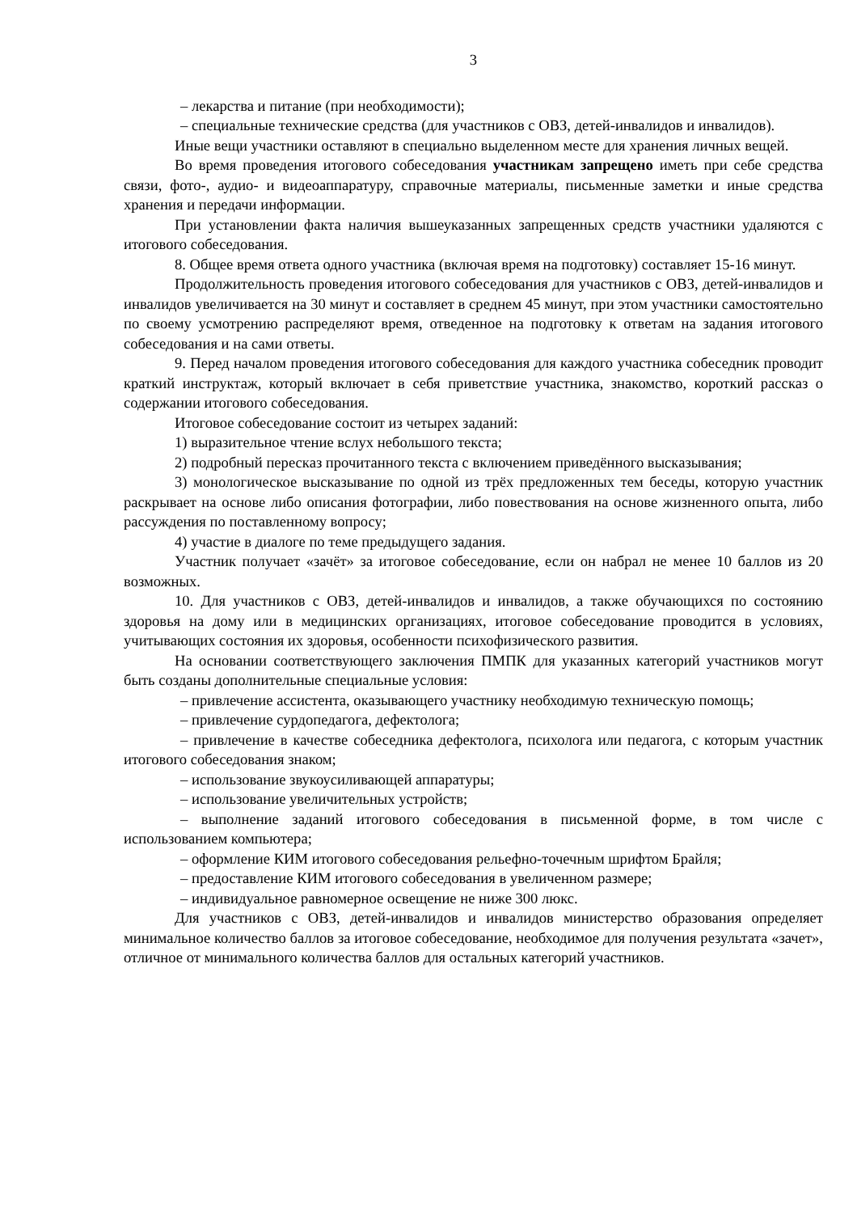3
– лекарства и питание (при необходимости);
– специальные технические средства (для участников с ОВЗ, детей-инвалидов и инвалидов).
Иные вещи участники оставляют в специально выделенном месте для хранения личных вещей.
Во время проведения итогового собеседования участникам запрещено иметь при себе средства связи, фото-, аудио- и видеоаппаратуру, справочные материалы, письменные заметки и иные средства хранения и передачи информации.
При установлении факта наличия вышеуказанных запрещенных средств участники удаляются с итогового собеседования.
8. Общее время ответа одного участника (включая время на подготовку) составляет 15-16 минут.
Продолжительность проведения итогового собеседования для участников с ОВЗ, детей-инвалидов и инвалидов увеличивается на 30 минут и составляет в среднем 45 минут, при этом участники самостоятельно по своему усмотрению распределяют время, отведенное на подготовку к ответам на задания итогового собеседования и на сами ответы.
9. Перед началом проведения итогового собеседования для каждого участника собеседник проводит краткий инструктаж, который включает в себя приветствие участника, знакомство, короткий рассказ о содержании итогового собеседования.
Итоговое собеседование состоит из четырех заданий:
1) выразительное чтение вслух небольшого текста;
2) подробный пересказ прочитанного текста с включением приведённого высказывания;
3) монологическое высказывание по одной из трёх предложенных тем беседы, которую участник раскрывает на основе либо описания фотографии, либо повествования на основе жизненного опыта, либо рассуждения по поставленному вопросу;
4) участие в диалоге по теме предыдущего задания.
Участник получает «зачёт» за итоговое собеседование, если он набрал не менее 10 баллов из 20 возможных.
10. Для участников с ОВЗ, детей-инвалидов и инвалидов, а также обучающихся по состоянию здоровья на дому или в медицинских организациях, итоговое собеседование проводится в условиях, учитывающих состояния их здоровья, особенности психофизического развития.
На основании соответствующего заключения ПМПК для указанных категорий участников могут быть созданы дополнительные специальные условия:
– привлечение ассистента, оказывающего участнику необходимую техническую помощь;
– привлечение сурдопедагога, дефектолога;
– привлечение в качестве собеседника дефектолога, психолога или педагога, с которым участник итогового собеседования знаком;
– использование звукоусиливающей аппаратуры;
– использование увеличительных устройств;
– выполнение заданий итогового собеседования в письменной форме, в том числе с использованием компьютера;
– оформление КИМ итогового собеседования рельефно-точечным шрифтом Брайля;
– предоставление КИМ итогового собеседования в увеличенном размере;
– индивидуальное равномерное освещение не ниже 300 люкс.
Для участников с ОВЗ, детей-инвалидов и инвалидов министерство образования определяет минимальное количество баллов за итоговое собеседование, необходимое для получения результата «зачет», отличное от минимального количества баллов для остальных категорий участников.